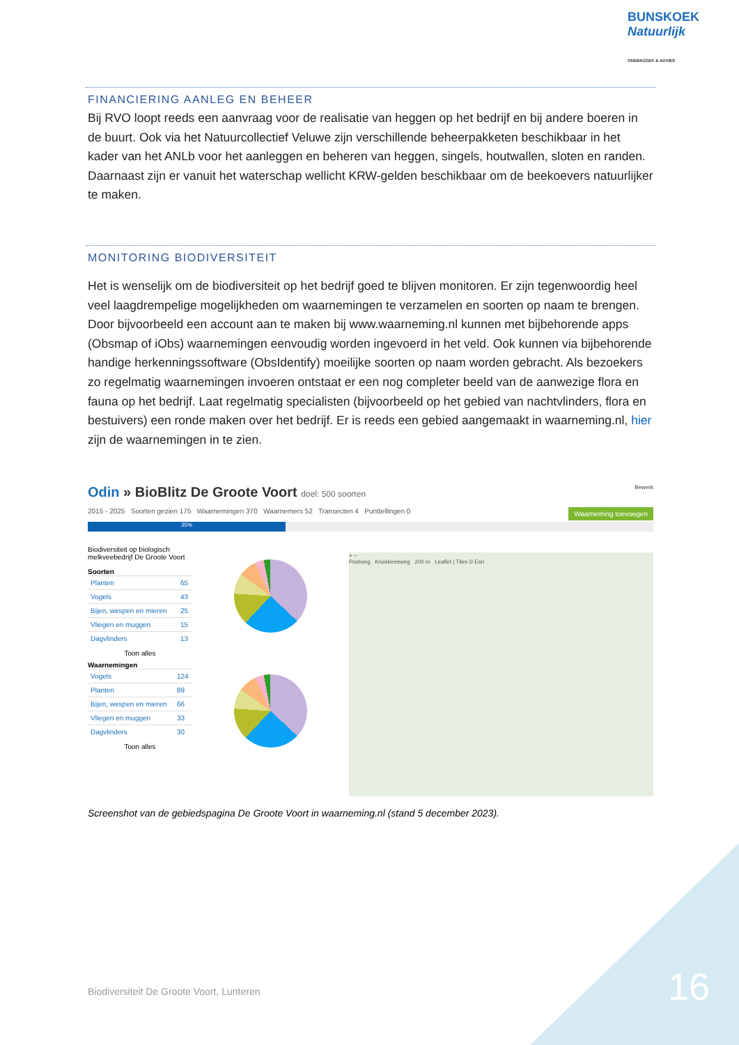BUNSKOEK Natuurlijk
ONDERZOEK & ADVIES
FINANCIERING AANLEG EN BEHEER
Bij RVO loopt reeds een aanvraag voor de realisatie van heggen op het bedrijf en bij andere boeren in de buurt. Ook via het Natuurcollectief Veluwe zijn verschillende beheerpakketen beschikbaar in het kader van het ANLb voor het aanleggen en beheren van heggen, singels, houtwallen, sloten en randen. Daarnaast zijn er vanuit het waterschap wellicht KRW-gelden beschikbaar om de beekoevers natuurlijker te maken.
MONITORING BIODIVERSITEIT
Het is wenselijk om de biodiversiteit op het bedrijf goed te blijven monitoren. Er zijn tegenwoordig heel veel laagdrempelige mogelijkheden om waarnemingen te verzamelen en soorten op naam te brengen. Door bijvoorbeeld een account aan te maken bij www.waarneming.nl kunnen met bijbehorende apps (Obsmap of iObs) waarnemingen eenvoudig worden ingevoerd in het veld. Ook kunnen via bijbehorende handige herkenningssoftware (ObsIdentify) moeilijke soorten op naam worden gebracht. Als bezoekers zo regelmatig waarnemingen invoeren ontstaat er een nog completer beeld van de aanwezige flora en fauna op het bedrijf. Laat regelmatig specialisten (bijvoorbeeld op het gebied van nachtvlinders, flora en bestuivers) een ronde maken over het bedrijf. Er is reeds een gebied aangemaakt in waarneming.nl, hier zijn de waarnemingen in te zien.
Odin » BioBlitz De Groote Voort doel: 500 soorten Bewerk
2015 - 2025 Soorten gezien 175 Waarnemingen 370 Waarnemers 52 Transecten 4 Punttellingen 0 Waarneming toevoegen
35%
Biodiversiteit op biologisch melkveebedrijf De Groote Voort
Soorten
| Planten | 65 |
| Vogels | 43 |
| Bijen, wespen en mieren | 25 |
| Vliegen en muggen | 15 |
| Dagvlinders | 13 |
Toon alles
Waarnemingen
| Vogels | 124 |
| Planten | 89 |
| Bijen, wespen en mieren | 66 |
| Vliegen en muggen | 33 |
| Dagvlinders | 30 |
Toon alles
+ −
Postweg Kruisbeekweg 200 m Leaflet | Tiles © Esri
Screenshot van de gebiedspagina De Groote Voort in waarneming.nl (stand 5 december 2023).
Biodiversiteit De Groote Voort, Lunteren
16